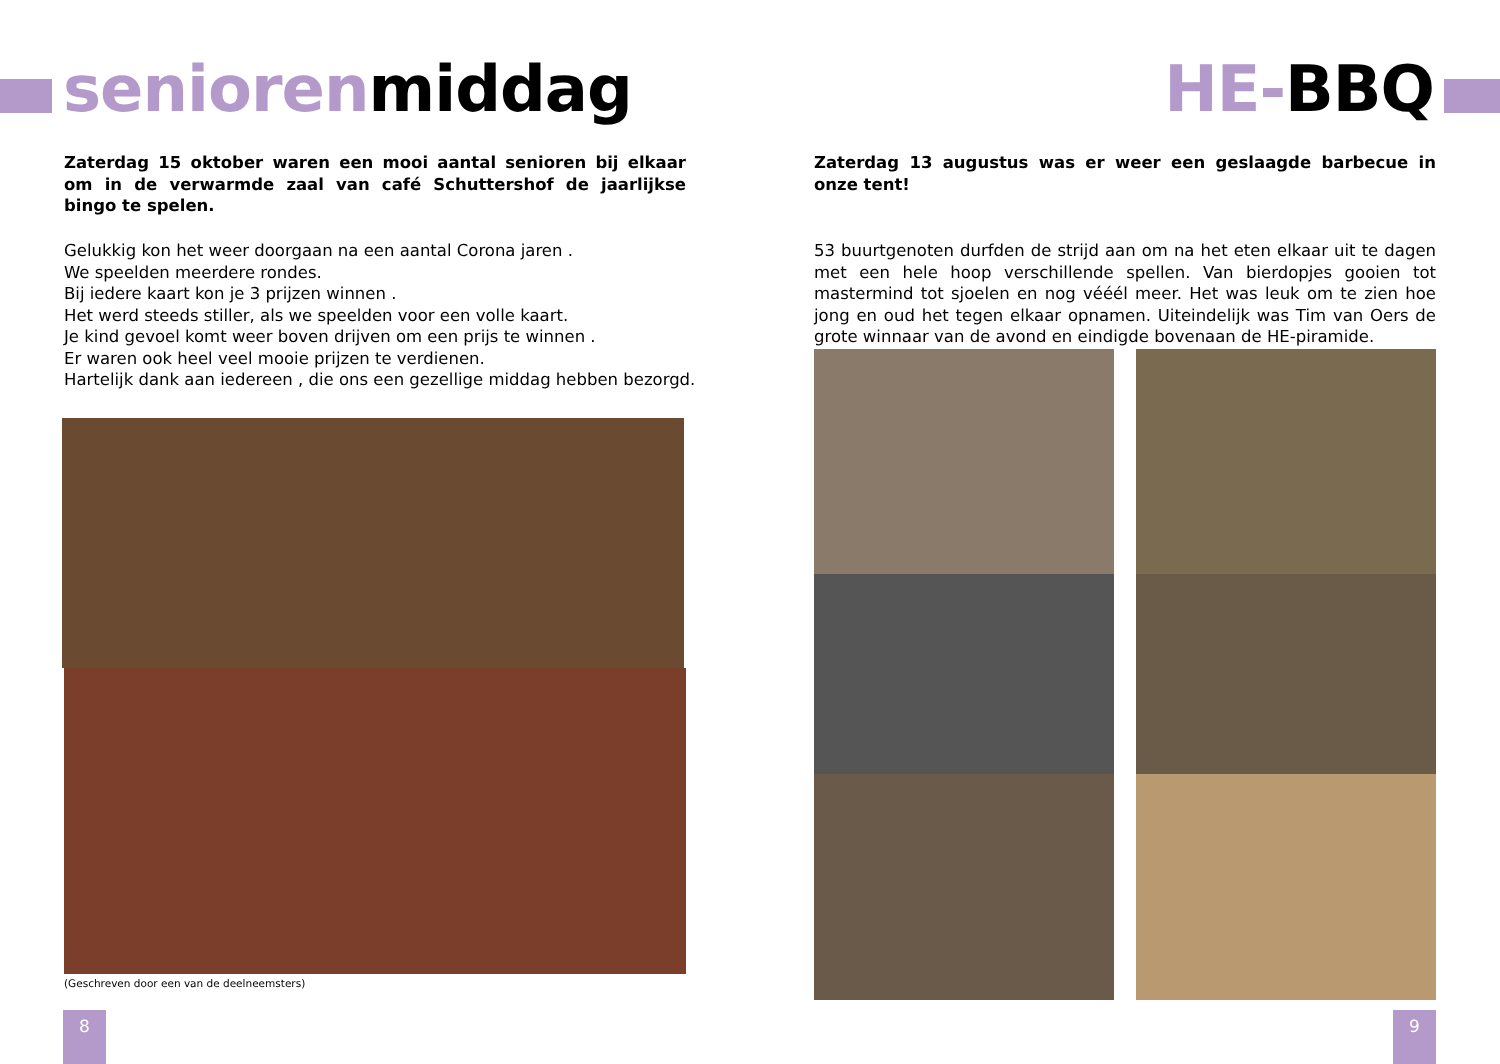seniorenmiddag
Zaterdag 15 oktober waren een mooi aantal senioren bij elkaar om in de verwarmde zaal van café Schuttershof de jaarlijkse bingo te spelen.
Gelukkig kon het weer doorgaan na een aantal Corona jaren .
We speelden meerdere rondes.
Bij iedere kaart kon je 3 prijzen winnen .
Het werd steeds stiller, als we speelden voor een volle kaart.
Je kind gevoel komt weer boven drijven om een prijs te winnen .
Er waren ook heel veel mooie prijzen te verdienen.
Hartelijk dank aan iedereen , die ons een gezellige middag hebben bezorgd.
(Geschreven door een van de deelneemsters)
8
HE-BBQ
Zaterdag 13 augustus was er weer een geslaagde barbecue in onze tent!
53 buurtgenoten durfden de strijd aan om na het eten elkaar uit te dagen met een hele hoop verschillende spellen. Van bierdopjes gooien tot mastermind tot sjoelen en nog vééél meer. Het was leuk om te zien hoe jong en oud het tegen elkaar opnamen. Uiteindelijk was Tim van Oers de grote winnaar van de avond en eindigde bovenaan de HE-piramide.
9